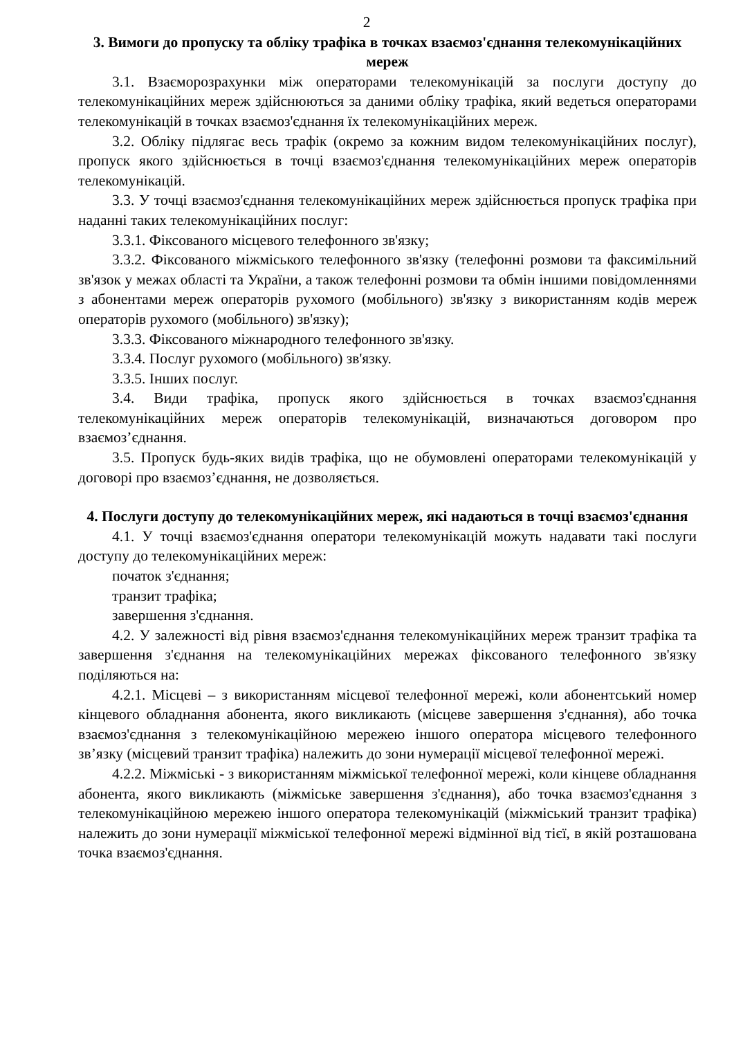2
3. Вимоги до пропуску та обліку трафіка в точках взаємоз'єднання телекомунікаційних мереж
3.1. Взаєморозрахунки між операторами телекомунікацій за послуги доступу до телекомунікаційних мереж здійснюються за даними обліку трафіка, який ведеться операторами телекомунікацій в точках взаємоз'єднання їх телекомунікаційних мереж.
3.2. Обліку підлягає весь трафік (окремо за кожним видом телекомунікаційних послуг), пропуск якого здійснюється в точці взаємоз'єднання телекомунікаційних мереж операторів телекомунікацій.
3.3. У точці взаємоз'єднання телекомунікаційних мереж здійснюється пропуск трафіка при наданні таких телекомунікаційних послуг:
3.3.1. Фіксованого місцевого телефонного зв'язку;
3.3.2. Фіксованого міжміського телефонного зв'язку (телефонні розмови та факсимільний зв'язок у межах області та України, а також телефонні розмови та обмін іншими повідомленнями з абонентами мереж операторів рухомого (мобільного) зв'язку з використанням кодів мереж операторів рухомого (мобільного) зв'язку);
3.3.3. Фіксованого міжнародного телефонного зв'язку.
3.3.4. Послуг рухомого (мобільного) зв'язку.
3.3.5. Інших послуг.
3.4. Види трафіка, пропуск якого здійснюється в точках взаємоз'єднання телекомунікаційних мереж операторів телекомунікацій, визначаються договором про взаємоз’єднання.
3.5. Пропуск будь-яких видів трафіка, що не обумовлені операторами телекомунікацій у договорі про взаємоз’єднання, не дозволяється.
4. Послуги доступу до телекомунікаційних мереж, які надаються в точці взаємоз'єднання
4.1. У точці взаємоз'єднання оператори телекомунікацій можуть надавати такі послуги доступу до телекомунікаційних мереж:
початок з'єднання;
транзит трафіка;
завершення з'єднання.
4.2. У залежності від рівня взаємоз'єднання телекомунікаційних мереж транзит трафіка та завершення з'єднання на телекомунікаційних мережах фіксованого телефонного зв'язку поділяються на:
4.2.1. Місцеві – з використанням місцевої телефонної мережі, коли абонентський номер кінцевого обладнання абонента, якого викликають (місцеве завершення з'єднання), або точка взаємоз'єднання з телекомунікаційною мережею іншого оператора місцевого телефонного зв’язку (місцевий транзит трафіка) належить до зони нумерації місцевої телефонної мережі.
4.2.2. Міжміські - з використанням міжміської телефонної мережі, коли кінцеве обладнання абонента, якого викликають (міжміське завершення з'єднання), або точка взаємоз'єднання з телекомунікаційною мережею іншого оператора телекомунікацій (міжміський транзит трафіка) належить до зони нумерації міжміської телефонної мережі відмінної від тієї, в якій розташована точка взаємоз'єднання.